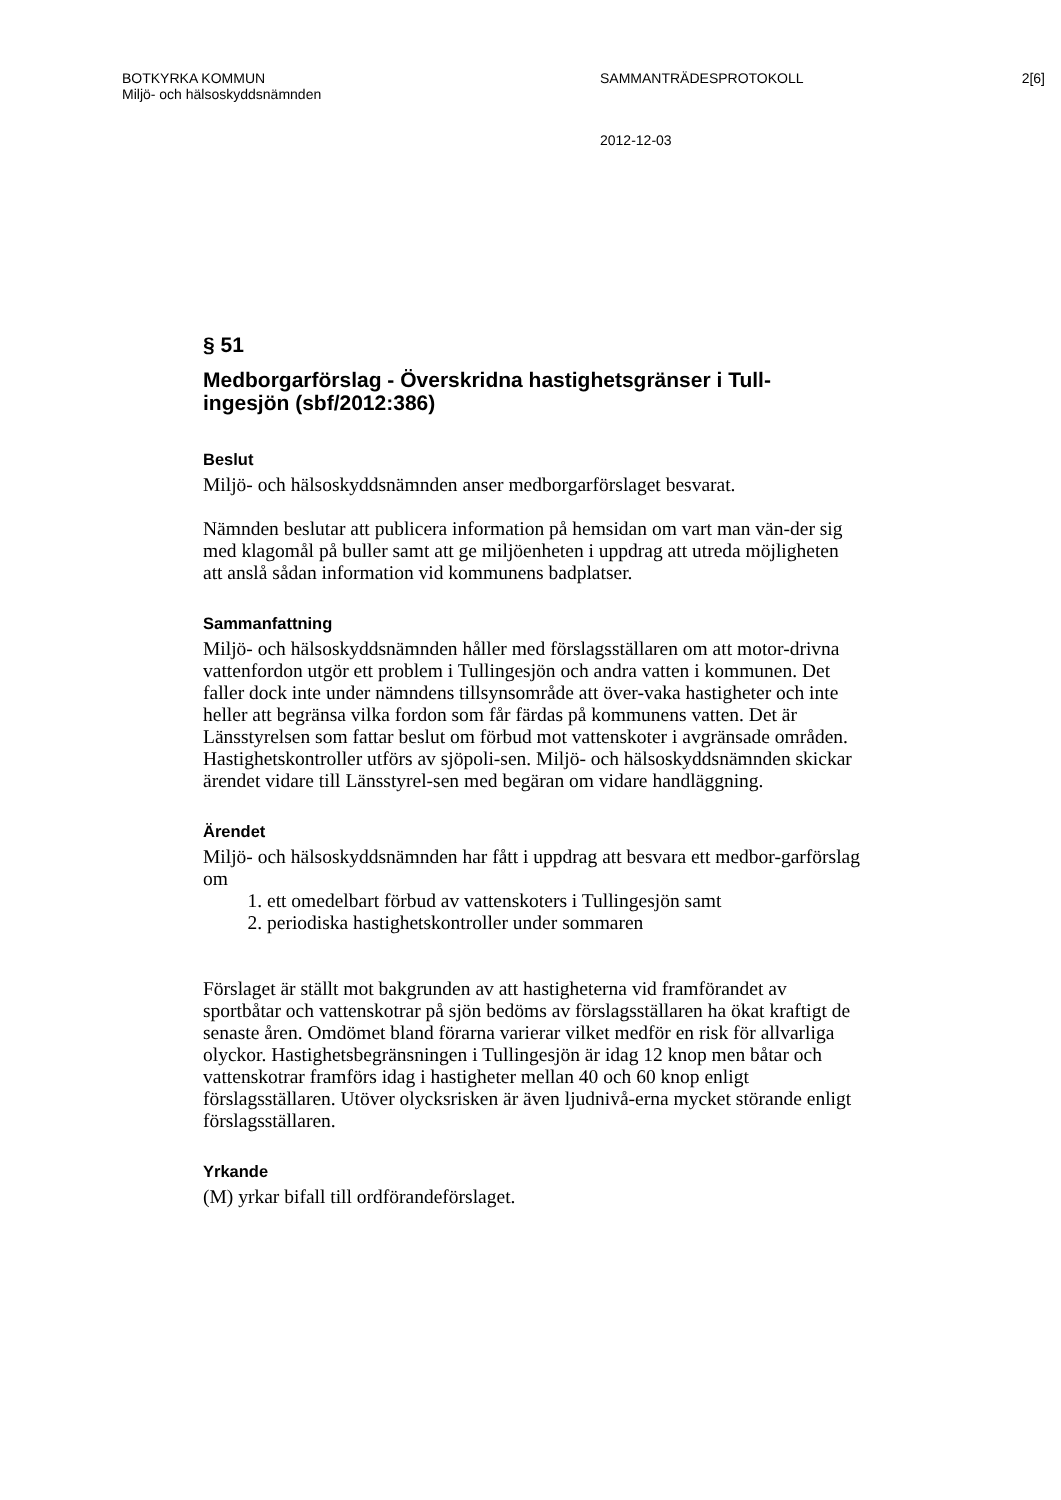BOTKYRKA KOMMUN SAMMANTRÄDESPROTOKOLL 2[6]
Miljö- och hälsoskyddsnämnden
2012-12-03
§ 51
Medborgarförslag - Överskridna hastighetsgränser i Tull-
ingesjön (sbf/2012:386)
Beslut
Miljö- och hälsoskyddsnämnden anser medborgarförslaget besvarat.
Nämnden beslutar att publicera information på hemsidan om vart man vän-der sig med klagomål på buller samt att ge miljöenheten i uppdrag att utreda möjligheten att anslå sådan information vid kommunens badplatser.
Sammanfattning
Miljö- och hälsoskyddsnämnden håller med förslagsställaren om att motor-drivna vattenfordon utgör ett problem i Tullingesjön och andra vatten i kommunen. Det faller dock inte under nämndens tillsynsområde att över-vaka hastigheter och inte heller att begränsa vilka fordon som får färdas på kommunens vatten. Det är Länsstyrelsen som fattar beslut om förbud mot vattenskoter i avgränsade områden. Hastighetskontroller utförs av sjöpoli-sen. Miljö- och hälsoskyddsnämnden skickar ärendet vidare till Länsstyrel-sen med begäran om vidare handläggning.
Ärendet
Miljö- och hälsoskyddsnämnden har fått i uppdrag att besvara ett medbor-garförslag om
1. ett omedelbart förbud av vattenskoters i Tullingesjön samt
2. periodiska hastighetskontroller under sommaren
Förslaget är ställt mot bakgrunden av att hastigheterna vid framförandet av sportbåtar och vattenskotrar på sjön bedöms av förslagsställaren ha ökat kraftigt de senaste åren. Omdömet bland förarna varierar vilket medför en risk för allvarliga olyckor. Hastighetsbegränsningen i Tullingesjön är idag 12 knop men båtar och vattenskotrar framförs idag i hastigheter mellan 40 och 60 knop enligt förslagsställaren. Utöver olycksrisken är även ljudnivå-erna mycket störande enligt förslagsställaren.
Yrkande
(M) yrkar bifall till ordförandeförslaget.